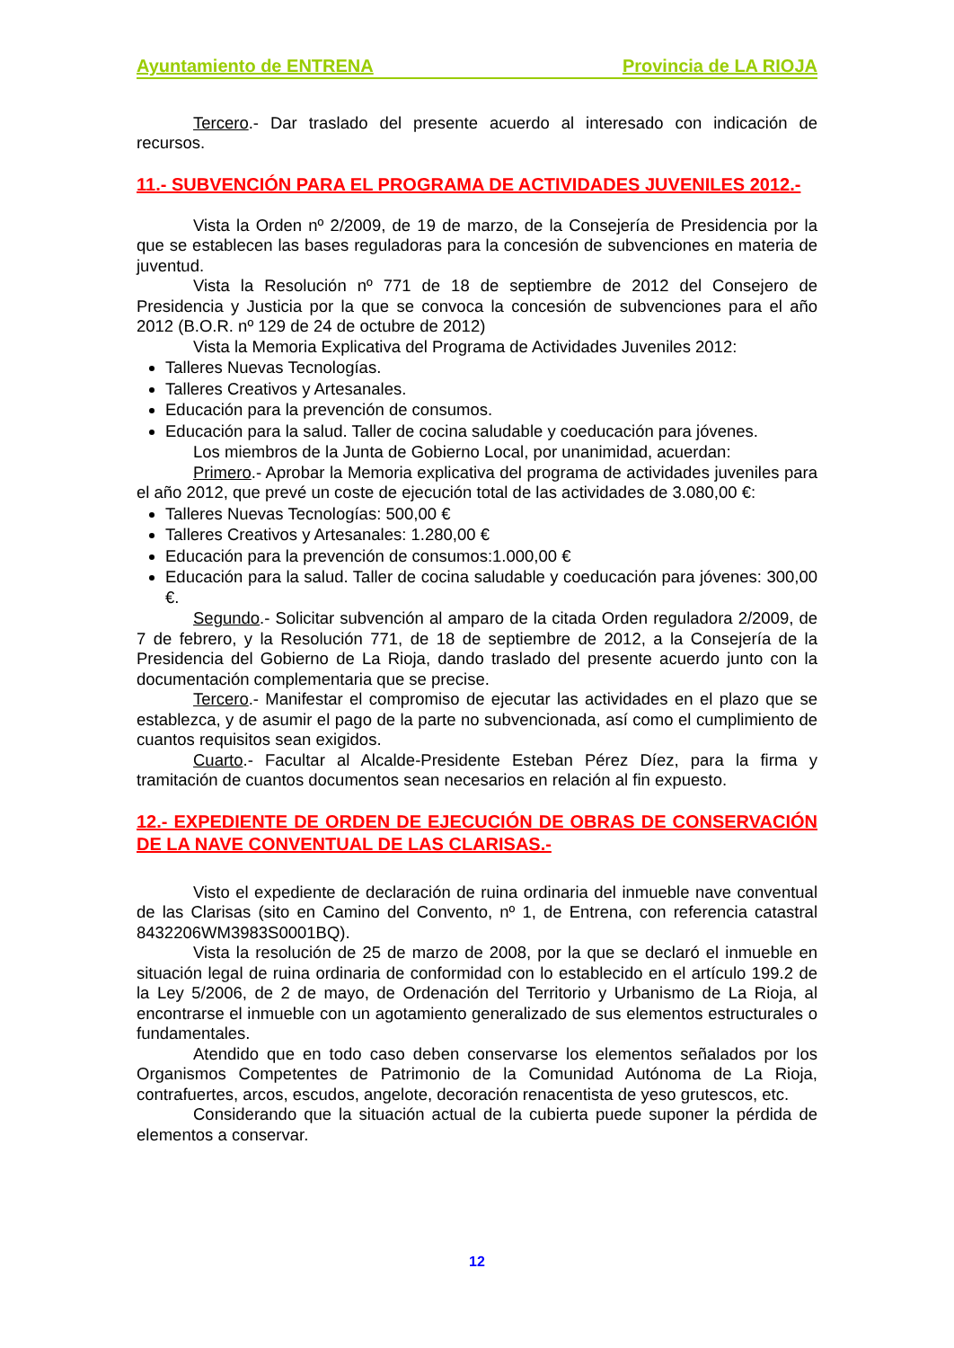Ayuntamiento de ENTRENA Provincia de LA RIOJA
Tercero.- Dar traslado del presente acuerdo al interesado con indicación de recursos.
11.- SUBVENCIÓN PARA EL PROGRAMA DE ACTIVIDADES JUVENILES 2012.-
Vista la Orden nº 2/2009, de 19 de marzo, de la Consejería de Presidencia por la que se establecen las bases reguladoras para la concesión de subvenciones en materia de juventud.
Vista la Resolución nº 771 de 18 de septiembre de 2012 del Consejero de Presidencia y Justicia por la que se convoca la concesión de subvenciones para el año 2012 (B.O.R. nº 129 de 24 de octubre de 2012)
Vista la Memoria Explicativa del Programa de Actividades Juveniles 2012:
Talleres Nuevas Tecnologías.
Talleres Creativos y Artesanales.
Educación para la prevención de consumos.
Educación para la salud. Taller de cocina saludable y coeducación para jóvenes.
Los miembros de la Junta de Gobierno Local, por unanimidad, acuerdan:
Primero.- Aprobar la Memoria explicativa del programa de actividades juveniles para el año 2012, que prevé un coste de ejecución total de las actividades de 3.080,00 €:
Talleres Nuevas Tecnologías: 500,00 €
Talleres Creativos y Artesanales: 1.280,00 €
Educación para la prevención de consumos:1.000,00 €
Educación para la salud. Taller de cocina saludable y coeducación para jóvenes: 300,00 €.
Segundo.- Solicitar subvención al amparo de la citada Orden reguladora 2/2009, de 7 de febrero, y la Resolución 771, de 18 de septiembre de 2012, a la Consejería de la Presidencia del Gobierno de La Rioja, dando traslado del presente acuerdo junto con la documentación complementaria que se precise.
Tercero.- Manifestar el compromiso de ejecutar las actividades en el plazo que se establezca, y de asumir el pago de la parte no subvencionada, así como el cumplimiento de cuantos requisitos sean exigidos.
Cuarto.- Facultar al Alcalde-Presidente Esteban Pérez Díez, para la firma y tramitación de cuantos documentos sean necesarios en relación al fin expuesto.
12.- EXPEDIENTE DE ORDEN DE EJECUCIÓN DE OBRAS DE CONSERVACIÓN DE LA NAVE CONVENTUAL DE LAS CLARISAS.-
Visto el expediente de declaración de ruina ordinaria del inmueble nave conventual de las Clarisas (sito en Camino del Convento, nº 1, de Entrena, con referencia catastral 8432206WM3983S0001BQ).
Vista la resolución de 25 de marzo de 2008, por la que se declaró el inmueble en situación legal de ruina ordinaria de conformidad con lo establecido en el artículo 199.2 de la Ley 5/2006, de 2 de mayo, de Ordenación del Territorio y Urbanismo de La Rioja, al encontrarse el inmueble con un agotamiento generalizado de sus elementos estructurales o fundamentales.
Atendido que en todo caso deben conservarse los elementos señalados por los Organismos Competentes de Patrimonio de la Comunidad Autónoma de La Rioja, contrafuertes, arcos, escudos, angelote, decoración renacentista de yeso grutescos, etc.
Considerando que la situación actual de la cubierta puede suponer la pérdida de elementos a conservar.
12